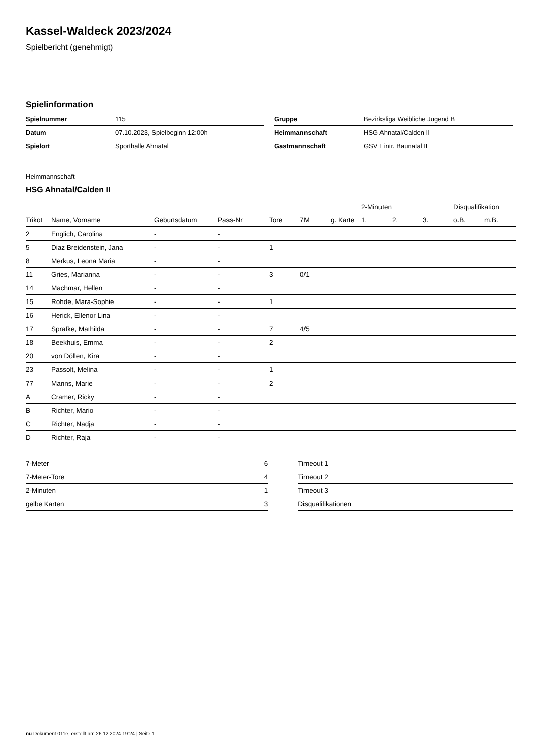Kassel-Waldeck 2023/2024
Spielbericht (genehmigt)
Spielinformation
| Spielnummer | 115 |
| Datum | 07.10.2023, Spielbeginn 12:00h |
| Spielort | Sporthalle Ahnatal |
| Gruppe | Bezirksliga Weibliche Jugend B |
| Heimmannschaft | HSG Ahnatal/Calden II |
| Gastmannschaft | GSV Eintr. Baunatal II |
Heimmannschaft
HSG Ahnatal/Calden II
| | | | | | | | 2-Minuten | | | Disqualifikation | |
| --- | --- | --- | --- | --- | --- | --- | --- | --- | --- | --- | --- |
| Trikot | Name, Vorname | Geburtsdatum | Pass-Nr | Tore | 7M | g. Karte | 1. | 2. | 3. | o.B. | m.B. |
| 2 | Englich, Carolina | - | - | | | | | | | | |
| 5 | Diaz Breidenstein, Jana | - | - | 1 | | | | | | | |
| 8 | Merkus, Leona Maria | - | - | | | | | | | | |
| 11 | Gries, Marianna | - | - | 3 | 0/1 | | | | | | |
| 14 | Machmar, Hellen | - | - | | | | | | | | |
| 15 | Rohde, Mara-Sophie | - | - | 1 | | | | | | | |
| 16 | Herick, Ellenor Lina | - | - | | | | | | | | |
| 17 | Sprafke, Mathilda | - | - | 7 | 4/5 | | | | | | |
| 18 | Beekhuis, Emma | - | - | 2 | | | | | | | |
| 20 | von Döllen, Kira | - | - | | | | | | | | |
| 23 | Passolt, Melina | - | - | 1 | | | | | | | |
| 77 | Manns, Marie | - | - | 2 | | | | | | | |
| A | Cramer, Ricky | - | - | | | | | | | | |
| B | Richter, Mario | - | - | | | | | | | | |
| C | Richter, Nadja | - | - | | | | | | | | |
| D | Richter, Raja | - | - | | | | | | | | |
| 7-Meter | 6 |
| 7-Meter-Tore | 4 |
| 2-Minuten | 1 |
| gelbe Karten | 3 |
| Timeout 1 |
| Timeout 2 |
| Timeout 3 |
| Disqualifikationen |
nu.Dokument 011e, erstellt am 26.12.2024 19:24 | Seite 1